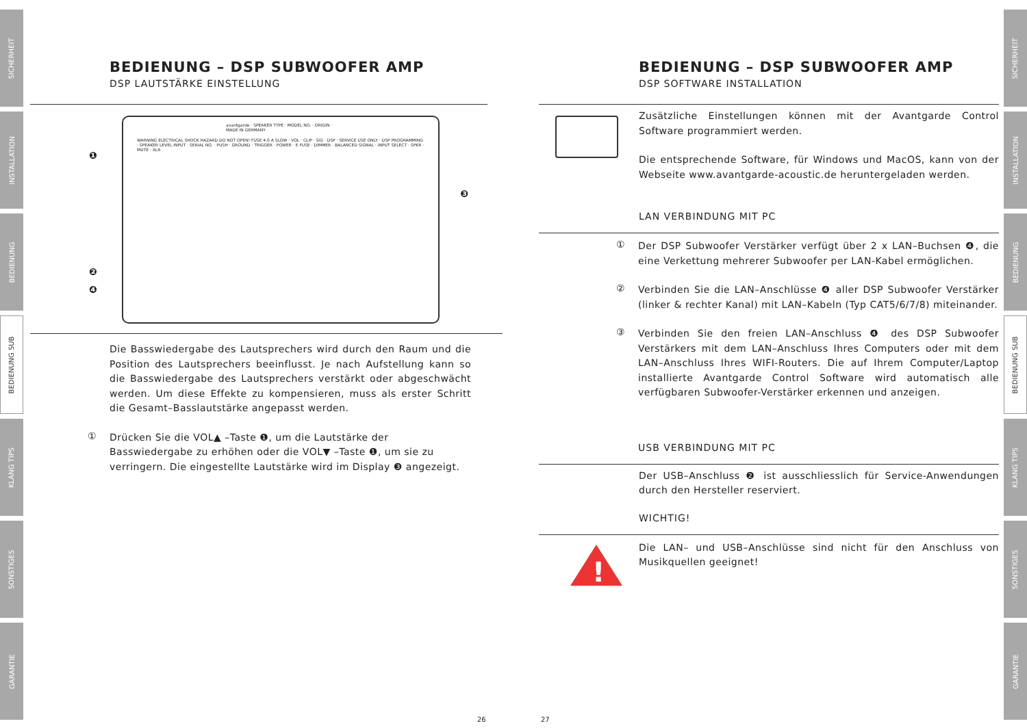SICHERHEIT
INSTALLATION
BEDIENUNG
BEDIENUNG SUB
KLANG TIPS
SONSTIGES
GARANTIE
SICHERHEIT
INSTALLATION
BEDIENUNG
BEDIENUNG SUB
KLANG TIPS
SONSTIGES
GARANTIE
BEDIENUNG – DSP SUBWOOFER AMP
DSP LAUTSTÄRKE EINSTELLUNG
avantgarde · SPEAKER TYPE · MODEL NO. · ORIGIN · MADE IN GERMANY
WARNING ELECTRICAL SHOCK HAZARD DO NOT OPEN! FUSE 4.0 A SLOW · VOL · CLIP · SIG · DSP · SERVICE USE ONLY · DSP PROGRAMMING · SPEAKER LEVEL INPUT · SERIAL NO. · PUSH · GROUND · TRIGGER · POWER · E FUSE · DIMMER · BALANCED SIGNAL · INPUT SELECT · SPKR · MUTE · XLR
❶
❷
❹
❸
Die Basswiedergabe des Lautsprechers wird durch den Raum und die Position des Lautsprechers beeinflusst. Je nach Aufstellung kann so die Basswiedergabe des Lautsprechers verstärkt oder abgeschwächt werden. Um diese Effekte zu kompensieren, muss als erster Schritt die Gesamt–Basslautstärke angepasst werden.
①
Drücken Sie die VOL▲ –Taste ❶, um die Lautstärke der Basswiedergabe zu erhöhen oder die VOL▼ –Taste ❶, um sie zu verringern. Die eingestellte Lautstärke wird im Display ❸ angezeigt.
26 27
BEDIENUNG – DSP SUBWOOFER AMP
DSP SOFTWARE INSTALLATION
Zusätzliche Einstellungen können mit der Avantgarde Control Software programmiert werden.
Die entsprechende Software, für Windows und MacOS, kann von der Webseite www.avantgarde-acoustic.de heruntergeladen werden.
LAN VERBINDUNG MIT PC
①
Der DSP Subwoofer Verstärker verfügt über 2 x LAN–Buchsen ❹, die eine Verkettung mehrerer Subwoofer per LAN-Kabel ermöglichen.
②
Verbinden Sie die LAN–Anschlüsse ❹ aller DSP Subwoofer Verstärker (linker & rechter Kanal) mit LAN–Kabeln (Typ CAT5/6/7/8) miteinander.
③
Verbinden Sie den freien LAN–Anschluss ❹ des DSP Subwoofer Verstärkers mit dem LAN–Anschluss Ihres Computers oder mit dem LAN–Anschluss Ihres WIFI-Routers. Die auf Ihrem Computer/Laptop installierte Avantgarde Control Software wird automatisch alle verfügbaren Subwoofer-Verstärker erkennen und anzeigen.
USB VERBINDUNG MIT PC
Der USB–Anschluss ❷ ist ausschliesslich für Service-Anwendungen durch den Hersteller reserviert.
WICHTIG!
!
Die LAN– und USB–Anschlüsse sind nicht für den Anschluss von Musikquellen geeignet!